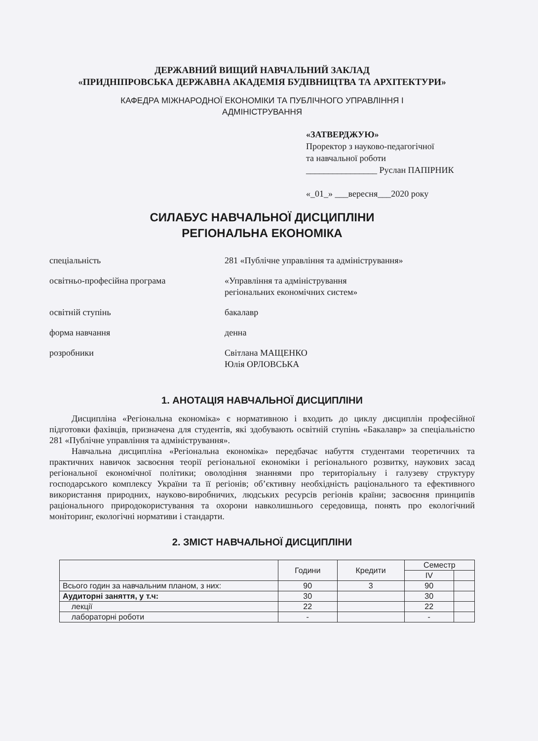ДЕРЖАВНИЙ ВИЩИЙ НАВЧАЛЬНИЙ ЗАКЛАД
«ПРИДНІПРОВСЬКА ДЕРЖАВНА АКАДЕМІЯ БУДІВНИЦТВА ТА АРХІТЕКТУРИ»
КАФЕДРА МІЖНАРОДНОЇ ЕКОНОМІКИ ТА ПУБЛІЧНОГО УПРАВЛІННЯ І
АДМІНІСТРУВАННЯ
«ЗАТВЕРДЖУЮ»
Проректор з науково-педагогічної
та навчальної роботи
________________ Руслан ПАПІРНИК
«_01_» ___вересня___2020 року
СИЛАБУС НАВЧАЛЬНОЇ ДИСЦИПЛІНИ
РЕГІОНАЛЬНА ЕКОНОМІКА
спеціальність 281 «Публічне управління та адміністрування»
освітньо-професійна програма «Управління та адміністрування
регіональних економічних систем»
освітній ступінь бакалавр
форма навчання денна
розробники Світлана МАЩЕНКО
Юлія ОРЛОВСЬКА
1. АНОТАЦІЯ НАВЧАЛЬНОЇ ДИСЦИПЛІНИ
Дисципліна «Регіональна економіка» є нормативною і входить до циклу дисциплін професійної підготовки фахівців, призначена для студентів, які здобувають освітній ступінь «Бакалавр» за спеціальністю 281 «Публічне управління та адміністрування».
Навчальна дисципліна «Регіональна економіка» передбачає набуття студентами теоретичних та практичних навичок засвоєння теорії регіональної економіки і регіонального розвитку, наукових засад регіональної економічної політики; оволодіння знаннями про територіальну і галузеву структуру господарського комплексу України та її регіонів; об’єктивну необхідність раціонального та ефективного використання природних, науково-виробничих, людських ресурсів регіонів країни; засвоєння принципів раціонального природокористування та охорони навколишнього середовища, понять про екологічний моніторинг, екологічні нормативи і стандарти.
2. ЗМІСТ НАВЧАЛЬНОЇ ДИСЦИПЛІНИ
| | Години | Кредити | Семестр | |
| --- | --- | --- | --- | --- |
| | | | IV | |
| Всього годин за навчальним планом, з них: | 90 | 3 | 90 | |
| Аудиторні заняття, у т.ч: | 30 | | 30 | |
| лекції | 22 | | 22 | |
| лабораторні роботи | - | | - | |